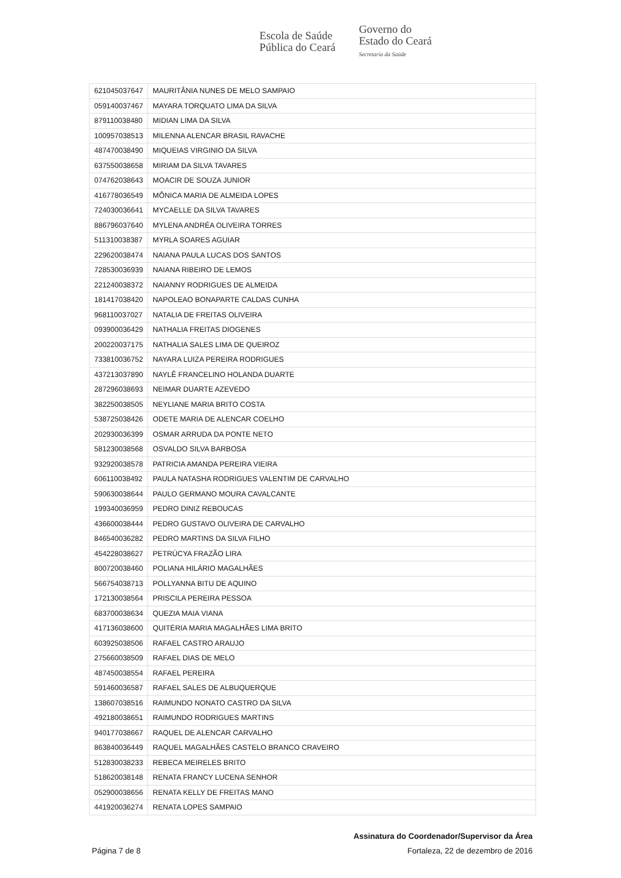Escola de Saúde
Pública do Ceará
Governo do
Estado do Ceará
Secretaria da Saúde
| 621045037647 | MAURITÂNIA NUNES DE MELO SAMPAIO |
| 059140037467 | MAYARA TORQUATO LIMA DA SILVA |
| 879110038480 | MIDIAN LIMA DA SILVA |
| 100957038513 | MILENNA ALENCAR BRASIL RAVACHE |
| 487470038490 | MIQUEIAS VIRGINIO DA SILVA |
| 637550038658 | MIRIAM DA SILVA TAVARES |
| 074762038643 | MOACIR DE SOUZA JUNIOR |
| 416778036549 | MÔNICA MARIA DE ALMEIDA LOPES |
| 724030036641 | MYCAELLE DA SILVA TAVARES |
| 886796037640 | MYLENA ANDRÉA OLIVEIRA TORRES |
| 511310038387 | MYRLA SOARES AGUIAR |
| 229620038474 | NAIANA PAULA LUCAS DOS SANTOS |
| 728530036939 | NAIANA RIBEIRO DE LEMOS |
| 221240038372 | NAIANNY RODRIGUES DE ALMEIDA |
| 181417038420 | NAPOLEAO BONAPARTE CALDAS CUNHA |
| 968110037027 | NATALIA DE FREITAS OLIVEIRA |
| 093900036429 | NATHALIA FREITAS DIOGENES |
| 200220037175 | NATHALIA SALES LIMA DE QUEIROZ |
| 733810036752 | NAYARA LUIZA PEREIRA RODRIGUES |
| 437213037890 | NAYLÊ FRANCELINO HOLANDA DUARTE |
| 287296038693 | NEIMAR DUARTE AZEVEDO |
| 382250038505 | NEYLIANE MARIA BRITO COSTA |
| 538725038426 | ODETE MARIA DE ALENCAR COELHO |
| 202930036399 | OSMAR ARRUDA DA PONTE NETO |
| 581230038568 | OSVALDO SILVA BARBOSA |
| 932920038578 | PATRICIA AMANDA PEREIRA VIEIRA |
| 606110038492 | PAULA NATASHA RODRIGUES VALENTIM DE CARVALHO |
| 590630038644 | PAULO GERMANO MOURA CAVALCANTE |
| 199340036959 | PEDRO DINIZ REBOUCAS |
| 436600038444 | PEDRO GUSTAVO OLIVEIRA DE CARVALHO |
| 846540036282 | PEDRO MARTINS DA SILVA FILHO |
| 454228038627 | PETRÚCYA FRAZÃO LIRA |
| 800720038460 | POLIANA HILÁRIO MAGALHÃES |
| 566754038713 | POLLYANNA BITU DE AQUINO |
| 172130038564 | PRISCILA PEREIRA PESSOA |
| 683700038634 | QUEZIA MAIA VIANA |
| 417136038600 | QUITÉRIA MARIA MAGALHÃES LIMA BRITO |
| 603925038506 | RAFAEL CASTRO ARAUJO |
| 275660038509 | RAFAEL DIAS DE MELO |
| 487450038554 | RAFAEL PEREIRA |
| 591460036587 | RAFAEL SALES DE ALBUQUERQUE |
| 138607038516 | RAIMUNDO NONATO CASTRO DA SILVA |
| 492180038651 | RAIMUNDO RODRIGUES MARTINS |
| 940177038667 | RAQUEL DE ALENCAR CARVALHO |
| 863840036449 | RAQUEL MAGALHÃES CASTELO BRANCO CRAVEIRO |
| 512830038233 | REBECA MEIRELES BRITO |
| 518620038148 | RENATA FRANCY LUCENA SENHOR |
| 052900038656 | RENATA KELLY DE FREITAS MANO |
| 441920036274 | RENATA LOPES SAMPAIO |
Assinatura do Coordenador/Supervisor da Área
Página 7 de 8 Fortaleza, 22 de dezembro de 2016